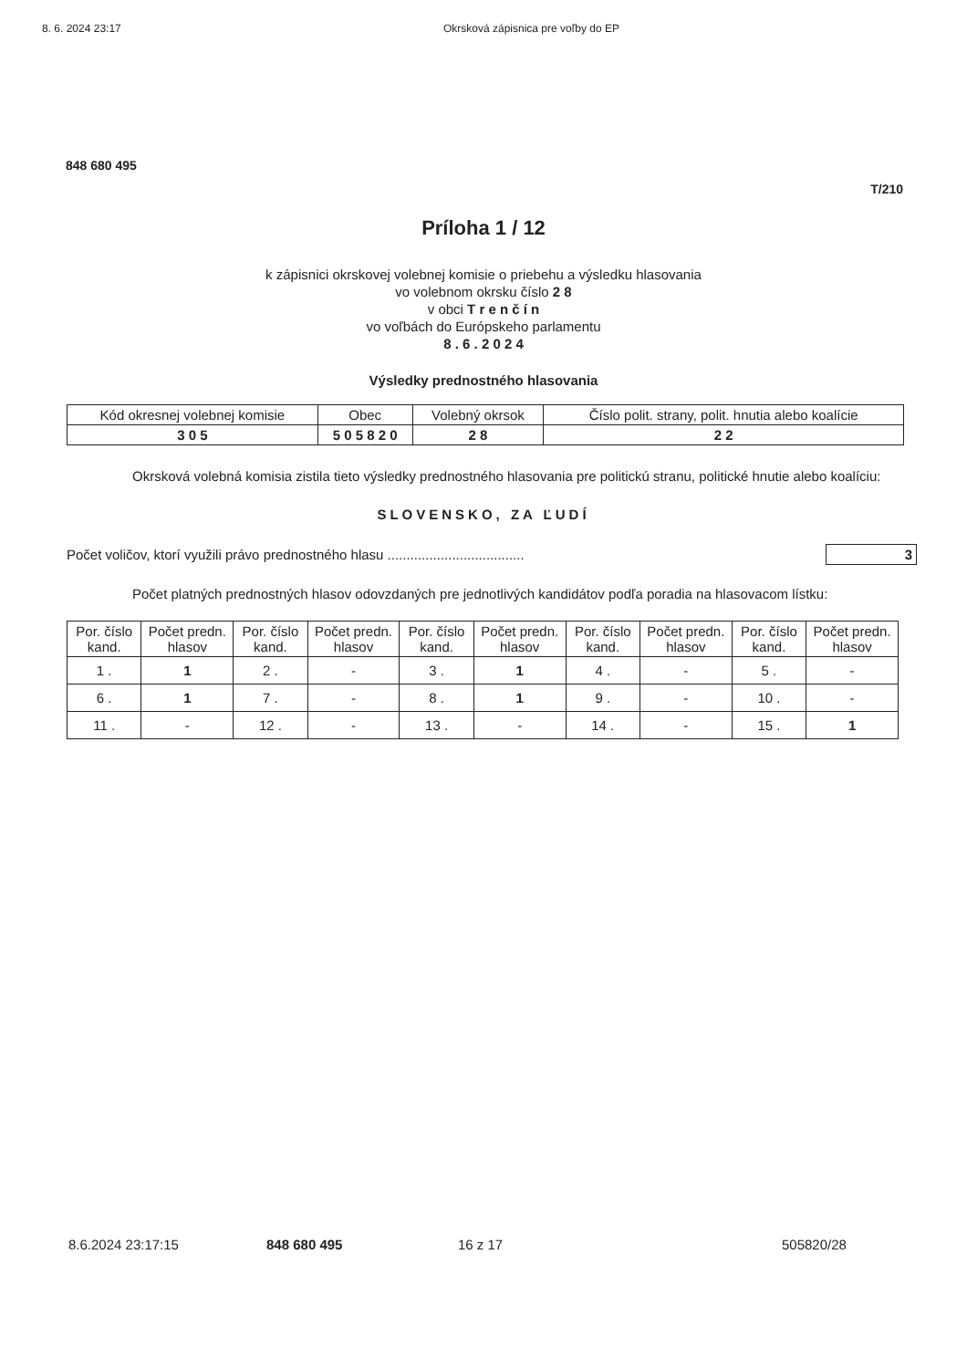8. 6. 2024 23:17 Okrsková zápisnica pre voľby do EP
848 680 495
T/210
Príloha 1 / 12
k zápisnici okrskovej volebnej komisie o priebehu a výsledku hlasovania
vo volebnom okrsku číslo 2 8
v obci T r e n č í n
vo voľbách do Európskeho parlamentu
8 . 6 . 2 0 2 4
Výsledky prednostného hlasovania
| Kód okresnej volebnej komisie | Obec | Volebný okrsok | Číslo polit. strany, polit. hnutia alebo koalície |
| --- | --- | --- | --- |
| 3 0 5 | 5 0 5 8 2 0 | 2 8 | 2 2 |
Okrsková volebná komisia zistila tieto výsledky prednostného hlasovania pre politickú stranu, politické hnutie alebo koalíciu:
SLOVENSKO, ZA ĽUDÍ
Počet voličov, ktorí využili právo prednostného hlasu ....................................
3
Počet platných prednostných hlasov odovzdaných pre jednotlivých kandidátov podľa poradia na hlasovacom lístku:
| Por. číslo kand. | Počet predn. hlasov | Por. číslo kand. | Počet predn. hlasov | Por. číslo kand. | Počet predn. hlasov | Por. číslo kand. | Počet predn. hlasov | Por. číslo kand. | Počet predn. hlasov |
| --- | --- | --- | --- | --- | --- | --- | --- | --- | --- |
| 1 . | 1 | 2 . | - | 3 . | 1 | 4 . | - | 5 . | - |
| 6 . | 1 | 7 . | - | 8 . | 1 | 9 . | - | 10 . | - |
| 11 . | - | 12 . | - | 13 . | - | 14 . | - | 15 . | 1 |
8.6.2024 23:17:15 848 680 495 16 z 17 505820/28